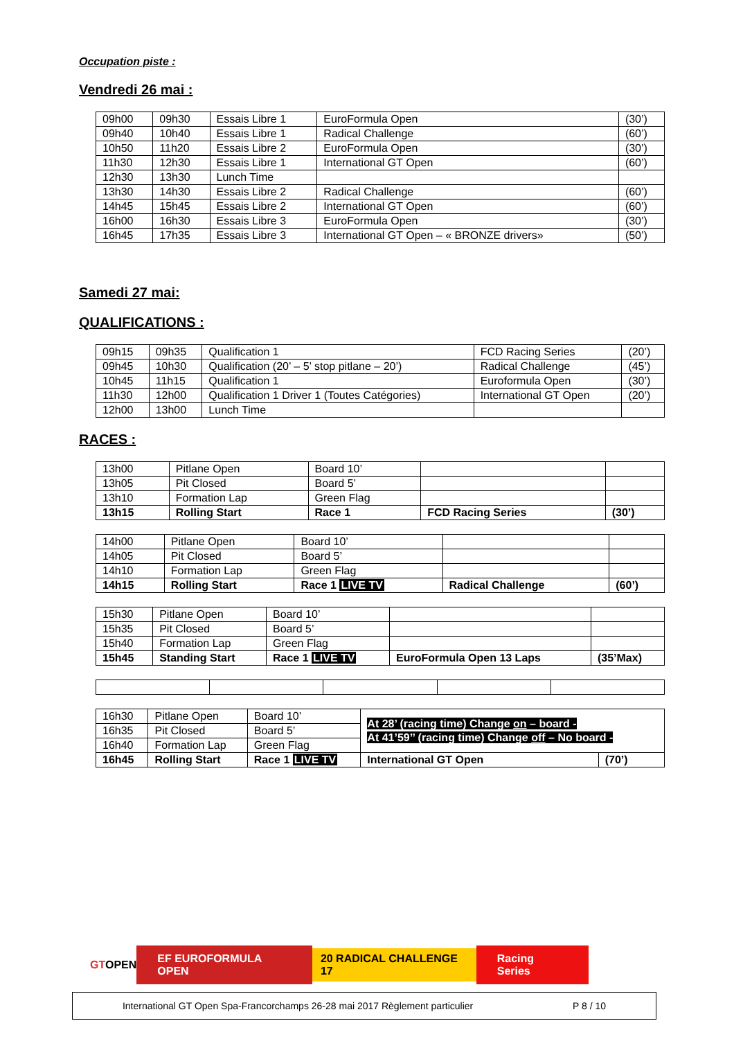Occupation piste :
Vendredi 26 mai :
| 09h00 | 09h30 | Essais Libre 1 | EuroFormula Open | (30’) |
| 09h40 | 10h40 | Essais Libre 1 | Radical Challenge | (60’) |
| 10h50 | 11h20 | Essais Libre 2 | EuroFormula Open | (30’) |
| 11h30 | 12h30 | Essais Libre 1 | International GT Open | (60’) |
| 12h30 | 13h30 | Lunch Time | | |
| 13h30 | 14h30 | Essais Libre 2 | Radical Challenge | (60’) |
| 14h45 | 15h45 | Essais Libre 2 | International GT Open | (60’) |
| 16h00 | 16h30 | Essais Libre 3 | EuroFormula Open | (30’) |
| 16h45 | 17h35 | Essais Libre 3 | International GT Open – « BRONZE drivers» | (50’) |
Samedi 27 mai:
QUALIFICATIONS :
| 09h15 | 09h35 | Qualification 1 | FCD Racing Series | (20’) |
| 09h45 | 10h30 | Qualification (20’ – 5’ stop pitlane – 20’) | Radical Challenge | (45’) |
| 10h45 | 11h15 | Qualification 1 | Euroformula Open | (30’) |
| 11h30 | 12h00 | Qualification 1 Driver 1 (Toutes Catégories) | International GT Open | (20’) |
| 12h00 | 13h00 | Lunch Time | | |
RACES :
| 13h00 | Pitlane Open | Board 10’ | | |
| 13h05 | Pit Closed | Board 5’ | | |
| 13h10 | Formation Lap | Green Flag | | |
| 13h15 | Rolling Start | Race 1 | FCD Racing Series | (30’) |
| 14h00 | Pitlane Open | Board 10’ | | |
| 14h05 | Pit Closed | Board 5’ | | |
| 14h10 | Formation Lap | Green Flag | | |
| 14h15 | Rolling Start | Race 1 LIVE TV | Radical Challenge | (60’) |
| 15h30 | Pitlane Open | Board 10’ | | |
| 15h35 | Pit Closed | Board 5’ | | |
| 15h40 | Formation Lap | Green Flag | | |
| 15h45 | Standing Start | Race 1 LIVE TV | EuroFormula Open 13 Laps | (35’Max) |
| 16h30 | Pitlane Open | Board 10’ | At 28’ (racing time) Change on – board - At 41’59’’ (racing time) Change off – No board - | |
| 16h35 | Pit Closed | Board 5’ | | |
| 16h40 | Formation Lap | Green Flag | | |
| 16h45 | Rolling Start | Race 1 LIVE TV | International GT Open | (70’) |
GTOPEN EF EUROFORMULA OPEN 20 RADICAL CHALLENGE 17 Racing Series
International GT Open Spa-Francorchamps 26-28 mai 2017 Règlement particulier P 8 / 10